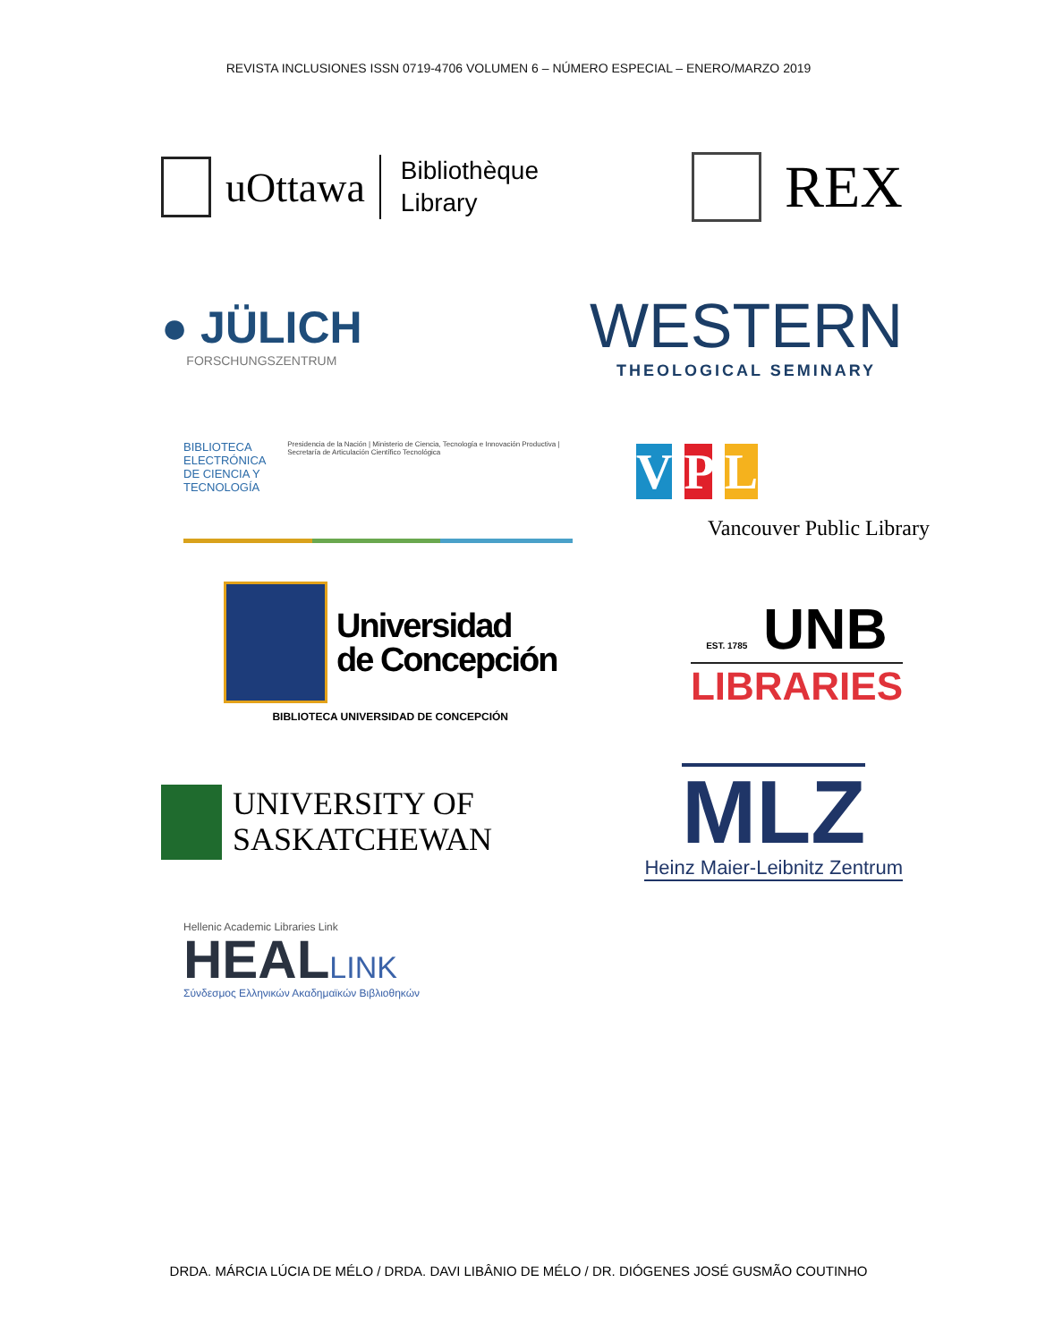REVISTA INCLUSIONES ISSN 0719-4706 VOLUMEN 6 – NÚMERO ESPECIAL – ENERO/MARZO 2019
uOttawa Bibliothèque
Library
REX
● JÜLICH
FORSCHUNGSZENTRUM
WESTERN
THEOLOGICAL SEMINARY
BIBLIOTECA ELECTRÓNICA
DE CIENCIA Y TECNOLOGÍA Presidencia de la Nación | Ministerio de Ciencia, Tecnología e Innovación Productiva | Secretaría de Articulación Científico Tecnológica
V P L
Vancouver Public Library
Universidad
de Concepción
BIBLIOTECA UNIVERSIDAD DE CONCEPCIÓN
EST. 1785 UNB
LIBRARIES
UNIVERSITY OF
SASKATCHEWAN
MLZ
Heinz Maier-Leibnitz Zentrum
Hellenic Academic Libraries Link
HEALLINK
Σύνδεσμος Ελληνικών Ακαδημαϊκών Βιβλιοθηκών
DRDA. MÁRCIA LÚCIA DE MÉLO / DRDA. DAVI LIBÂNIO DE MÉLO / DR. DIÓGENES JOSÉ GUSMÃO COUTINHO